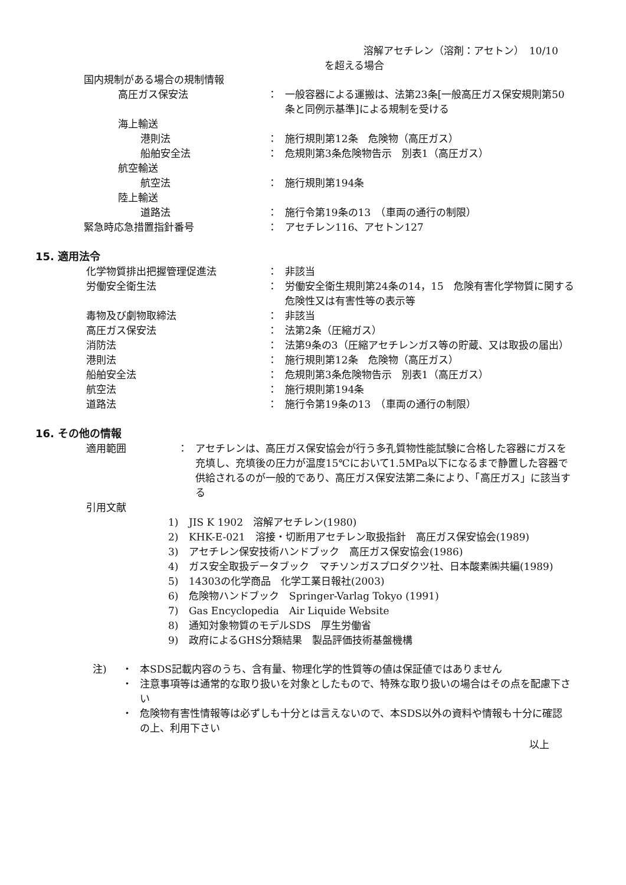溶解アセチレン（溶剤：アセトン）　10/10
を超える場合
国内規制がある場合の規制情報
高圧ガス保安法 ： 一般容器による運搬は、法第23条[一般高圧ガス保安規則第50条と同例示基準]による規制を受ける
海上輸送
港則法 ： 施行規則第12条　危険物（高圧ガス）
船舶安全法 ： 危規則第3条危険物告示　別表1（高圧ガス）
航空輸送
航空法 ： 施行規則第194条
陸上輸送
道路法 ： 施行令第19条の13　（車両の通行の制限）
緊急時応急措置指針番号 ： アセチレン116、アセトン127
15. 適用法令
化学物質排出把握管理促進法 ： 非該当
労働安全衛生法 ： 労働安全衛生規則第24条の14，15　危険有害化学物質に関する危険性又は有害性等の表示等
毒物及び劇物取締法 ： 非該当
高圧ガス保安法 ： 法第2条（圧縮ガス）
消防法 ： 法第9条の3（圧縮アセチレンガス等の貯蔵、又は取扱の届出）
港則法 ： 施行規則第12条　危険物（高圧ガス）
船舶安全法 ： 危規則第3条危険物告示　別表1（高圧ガス）
航空法 ： 施行規則第194条
道路法 ： 施行令第19条の13　（車両の通行の制限）
16. その他の情報
適用範囲 ： アセチレンは、高圧ガス保安協会が行う多孔質物性能試験に合格した容器にガスを充填し、充填後の圧力が温度15℃において1.5MPa以下になるまで静置した容器で供給されるのが一般的であり、高圧ガス保安法第二条により、「高圧ガス」に該当する
引用文献
1) JIS K 1902　溶解アセチレン(1980)
2) KHK-E-021　溶接・切断用アセチレン取扱指針　高圧ガス保安協会(1989)
3) アセチレン保安技術ハンドブック　高圧ガス保安協会(1986)
4) ガス安全取扱データブック　マチソンガスプロダクツ社、日本酸素㈱共編(1989)
5) 14303の化学商品　化学工業日報社(2003)
6) 危険物ハンドブック　Springer-Varlag Tokyo (1991)
7) Gas Encyclopedia　Air Liquide Website
8) 通知対象物質のモデルSDS　厚生労働省
9) 政府によるGHS分類結果　製品評価技術基盤機構
注) ・ 本SDS記載内容のうち、含有量、物理化学的性質等の値は保証値ではありません
・ 注意事項等は通常的な取り扱いを対象としたもので、特殊な取り扱いの場合はその点を配慮下さい
・ 危険物有害性情報等は必ずしも十分とは言えないので、本SDS以外の資料や情報も十分に確認の上、利用下さい
以上